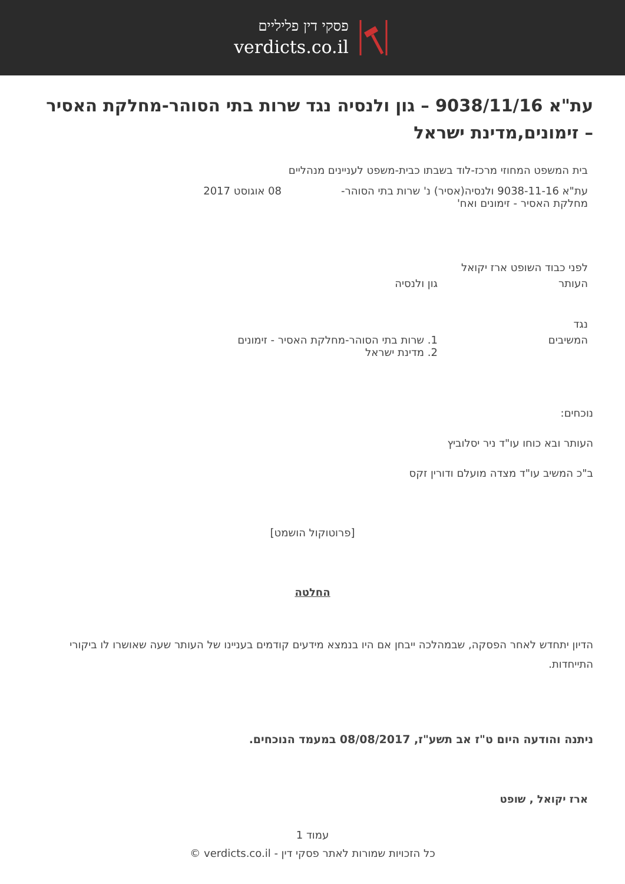פסקי דין פליליים
verdicts.co.il
עת"א 9038/11/16 – גון ולנסיה נגד שרות בתי הסוהר-מחלקת האסיר – זימונים,מדינת ישראל
בית המשפט המחוזי מרכז-לוד בשבתו כבית-משפט לעניינים מנהליים
עת"א 9038-11-16 ולנסיה(אסיר) נ' שרות בתי הסוהר-מחלקת האסיר - זימונים ואח'
08 אוגוסט 2017
לפני כבוד השופט ארז יקואל
העותר גון ולנסיה
נגד
המשיבים 1. שרות בתי הסוהר-מחלקת האסיר - זימונים
2. מדינת ישראל
נוכחים:
העותר ובא כוחו עו"ד ניר יסלוביץ
ב"כ המשיב עו"ד מצדה מועלם ודורין זקס
[פרוטוקול הושמט]
החלטה
הדיון יתחדש לאחר הפסקה, שבמהלכה ייבחן אם היו בנמצא מידעים קודמים בעניינו של העותר שעה שאושרו לו ביקורי התייחדות.
ניתנה והודעה היום ט"ז אב תשע"ז, 08/08/2017 במעמד הנוכחים.
ארז יקואל , שופט
עמוד 1
כל הזכויות שמורות לאתר פסקי דין - verdicts.co.il ©